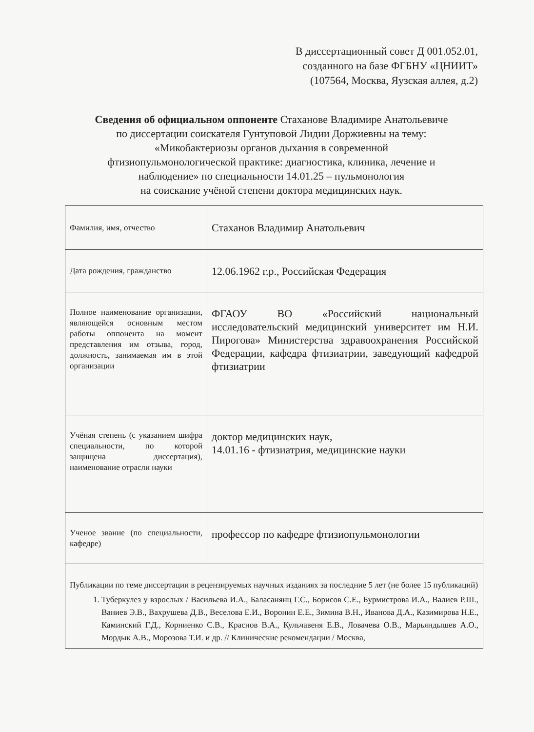В диссертационный совет Д 001.052.01,
созданного на базе ФГБНУ «ЦНИИТ»
(107564, Москва, Яузская аллея, д.2)
Сведения об официальном оппоненте Стаханове Владимире Анатольевиче
по диссертации соискателя Гунтуповой Лидии Доржиевны на тему:
«Микобактериозы органов дыхания в современной
фтизиопульмонологической практике: диагностика, клиника, лечение и
наблюдение» по специальности 14.01.25 – пульмонология
на соискание учёной степени доктора медицинских наук.
| Фамилия, имя, отчество | Стаханов Владимир Анатольевич |
| Дата рождения, гражданство | 12.06.1962 г.р., Российская Федерация |
| Полное наименование организации, являющейся основным местом работы оппонента на момент представления им отзыва, город, должность, занимаемая им в этой организации | ФГАОУ ВО «Российский национальный исследовательский медицинский университет им Н.И. Пирогова» Министерства здравоохранения Российской Федерации, кафедра фтизиатрии, заведующий кафедрой фтизиатрии |
| Учёная степень (с указанием шифра специальности, по которой защищена диссертация), наименование отрасли науки | доктор медицинских наук, 14.01.16 - фтизиатрия, медицинские науки |
| Ученое звание (по специальности, кафедре) | профессор по кафедре фтизиопульмонологии |
| Публикации по теме диссертации в рецензируемых научных изданиях за последние 5 лет (не более 15 публикаций) 1. Туберкулез у взрослых / Васильева И.А., Баласанянц Г.С., Борисов С.Е., Бурмистрова И.А., Валиев Р.Ш., Ваниев Э.В., Вахрушева Д.В., Веселова Е.И., Воронин Е.Е., Зимина В.Н., Иванова Д.А., Казимирова Н.Е., Каминский Г.Д., Корниенко С.В., Краснов В.А., Кульчавеня Е.В., Ловачева О.В., Марьяндышев А.О., Мордык А.В., Морозова Т.И. и др. // Клинические рекомендации / Москва, | |